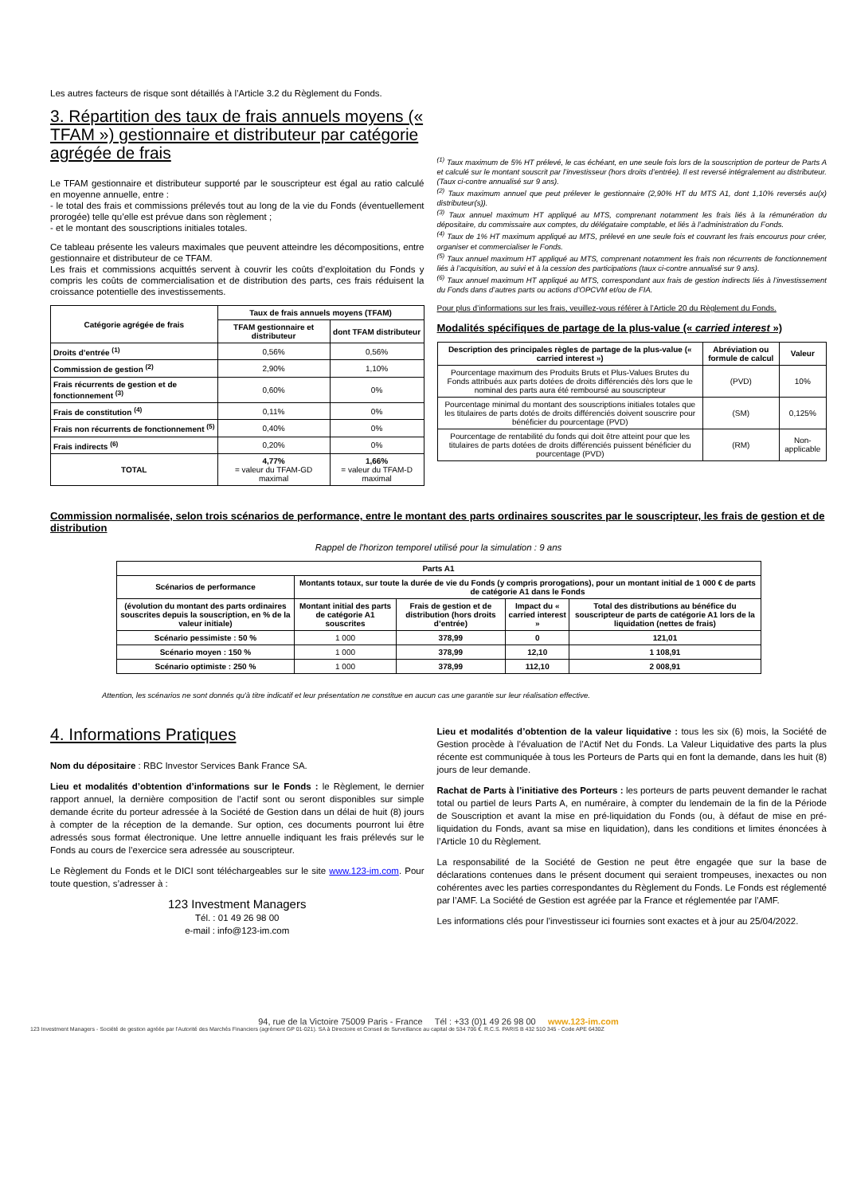Les autres facteurs de risque sont détaillés à l’Article 3.2 du Règlement du Fonds.
3. Répartition des taux de frais annuels moyens (« TFAM ») gestionnaire et distributeur par catégorie agrégée de frais
Le TFAM gestionnaire et distributeur supporté par le souscripteur est égal au ratio calculé en moyenne annuelle, entre :
- le total des frais et commissions prélevés tout au long de la vie du Fonds (éventuellement prorogée) telle qu’elle est prévue dans son règlement ;
- et le montant des souscriptions initiales totales.
Ce tableau présente les valeurs maximales que peuvent atteindre les décompositions, entre gestionnaire et distributeur de ce TFAM.
Les frais et commissions acquittés servent à couvrir les coûts d’exploitation du Fonds y compris les coûts de commercialisation et de distribution des parts, ces frais réduisent la croissance potentielle des investissements.
| Catégorie agrégée de frais | Taux de frais annuels moyens (TFAM) | |
| --- | --- | --- |
| | TFAM gestionnaire et distributeur | dont TFAM distributeur |
| Droits d’entrée <sup>(1)</sup> | 0,56% | 0,56% |
| Commission de gestion <sup>(2)</sup> | 2,90% | 1,10% |
| Frais récurrents de gestion et de fonctionnement <sup>(3)</sup> | 0,60% | 0% |
| Frais de constitution <sup>(4)</sup> | 0,11% | 0% |
| Frais non récurrents de fonctionnement <sup>(5)</sup> | 0,40% | 0% |
| Frais indirects <sup>(6)</sup> | 0,20% | 0% |
| TOTAL | 4,77% = valeur du TFAM-GD maximal | 1,66% = valeur du TFAM-D maximal |
<sup>(1)</sup> Taux maximum de 5% HT prélevé, le cas échéant, en une seule fois lors de la souscription de porteur de Parts A et calculé sur le montant souscrit par l’investisseur (hors droits d’entrée). Il est reversé intégralement au distributeur. (Taux ci-contre annualisé sur 9 ans).
<sup>(2)</sup> Taux maximum annuel que peut prélever le gestionnaire (2,90% HT du MTS A1, dont 1,10% reversés au(x) distributeur(s)).
<sup>(3)</sup> Taux annuel maximum HT appliqué au MTS, comprenant notamment les frais liés à la rémunération du dépositaire, du commissaire aux comptes, du délégataire comptable, et liés à l’administration du Fonds.
<sup>(4)</sup> Taux de 1% HT maximum appliqué au MTS, prélevé en une seule fois et couvrant les frais encourus pour créer, organiser et commercialiser le Fonds.
<sup>(5)</sup> Taux annuel maximum HT appliqué au MTS, comprenant notamment les frais non récurrents de fonctionnement liés à l’acquisition, au suivi et à la cession des participations (taux ci-contre annualisé sur 9 ans).
<sup>(6)</sup> Taux annuel maximum HT appliqué au MTS, correspondant aux frais de gestion indirects liés à l’investissement du Fonds dans d’autres parts ou actions d’OPCVM et/ou de FIA.
Pour plus d’informations sur les frais, veuillez-vous référer à l’Article 20 du Règlement du Fonds.
Modalités spécifiques de partage de la plus-value (« carried interest »)
| Description des principales règles de partage de la plus-value (« carried interest ») | Abréviation ou formule de calcul | Valeur |
| --- | --- | --- |
| Pourcentage maximum des Produits Bruts et Plus-Values Brutes du Fonds attribués aux parts dotées de droits différenciés dès lors que le nominal des parts aura été remboursé au souscripteur | (PVD) | 10% |
| Pourcentage minimal du montant des souscriptions initiales totales que les titulaires de parts dotés de droits différenciés doivent souscrire pour bénéficier du pourcentage (PVD) | (SM) | 0,125% |
| Pourcentage de rentabilité du fonds qui doit être atteint pour que les titulaires de parts dotées de droits différenciés puissent bénéficier du pourcentage (PVD) | (RM) | Non-applicable |
Commission normalisée, selon trois scénarios de performance, entre le montant des parts ordinaires souscrites par le souscripteur, les frais de gestion et de distribution
Rappel de l'horizon temporel utilisé pour la simulation : 9 ans
| Parts A1 | | | | |
| --- | --- | --- | --- | --- |
| Scénarios de performance | Montants totaux, sur toute la durée de vie du Fonds (y compris prorogations), pour un montant initial de 1 000 € de parts de catégorie A1 dans le Fonds | | | |
| (évolution du montant des parts ordinaires souscrites depuis la souscription, en % de la valeur initiale) | Montant initial des parts de catégorie A1 souscrites | Frais de gestion et de distribution (hors droits d’entrée) | Impact du « carried interest » | Total des distributions au bénéfice du souscripteur de parts de catégorie A1 lors de la liquidation (nettes de frais) |
| Scénario pessimiste : 50 % | 1 000 | 378,99 | 0 | 121,01 |
| Scénario moyen : 150 % | 1 000 | 378,99 | 12,10 | 1 108,91 |
| Scénario optimiste : 250 % | 1 000 | 378,99 | 112,10 | 2 008,91 |
Attention, les scénarios ne sont donnés qu'à titre indicatif et leur présentation ne constitue en aucun cas une garantie sur leur réalisation effective.
4. Informations Pratiques
Nom du dépositaire : RBC Investor Services Bank France SA.
Lieu et modalités d’obtention d’informations sur le Fonds : le Règlement, le dernier rapport annuel, la dernière composition de l’actif sont ou seront disponibles sur simple demande écrite du porteur adressée à la Société de Gestion dans un délai de huit (8) jours à compter de la réception de la demande. Sur option, ces documents pourront lui être adressés sous format électronique. Une lettre annuelle indiquant les frais prélevés sur le Fonds au cours de l’exercice sera adressée au souscripteur.
Le Règlement du Fonds et le DICI sont téléchargeables sur le site www.123-im.com. Pour toute question, s’adresser à :
123 Investment Managers
Tél. : 01 49 26 98 00
e-mail : info@123-im.com
Lieu et modalités d’obtention de la valeur liquidative : tous les six (6) mois, la Société de Gestion procède à l’évaluation de l’Actif Net du Fonds. La Valeur Liquidative des parts la plus récente est communiquée à tous les Porteurs de Parts qui en font la demande, dans les huit (8) jours de leur demande.
Rachat de Parts à l’initiative des Porteurs : les porteurs de parts peuvent demander le rachat total ou partiel de leurs Parts A, en numéraire, à compter du lendemain de la fin de la Période de Souscription et avant la mise en pré-liquidation du Fonds (ou, à défaut de mise en pré-liquidation du Fonds, avant sa mise en liquidation), dans les conditions et limites énoncées à l’Article 10 du Règlement.
La responsabilité de la Société de Gestion ne peut être engagée que sur la base de déclarations contenues dans le présent document qui seraient trompeuses, inexactes ou non cohérentes avec les parties correspondantes du Règlement du Fonds. Le Fonds est réglementé par l’AMF. La Société de Gestion est agréée par la France et réglementée par l’AMF.
Les informations clés pour l’investisseur ici fournies sont exactes et à jour au 25/04/2022.
94, rue de la Victoire 75009 Paris - France Tél : +33 (0)1 49 26 98 00 www.123-im.com
123 Investment Managers - Société de gestion agréée par l’Autorité des Marchés Financiers (agrément GP 01-021). SA à Directoire et Conseil de Surveillance au capital de 534 706 €. R.C.S. PARIS B 432 510 345 - Code APE 6430Z